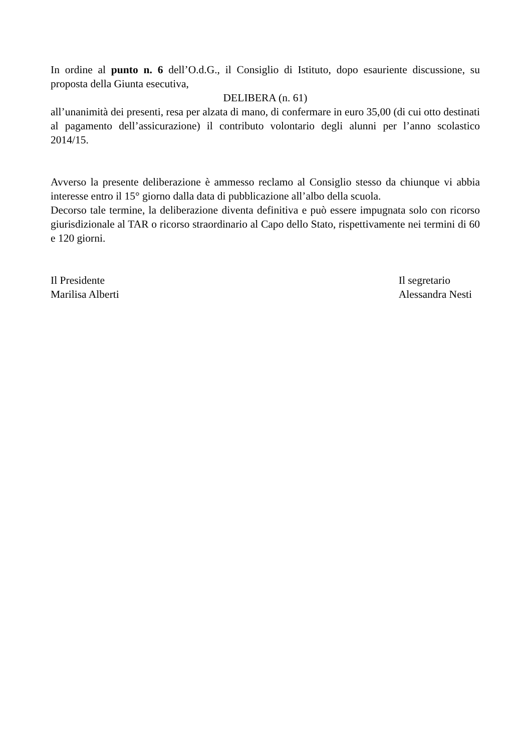In ordine al punto n. 6 dell’O.d.G., il Consiglio di Istituto, dopo esauriente discussione, su proposta della Giunta esecutiva,
DELIBERA (n. 61)
all’unanimità dei presenti, resa per alzata di mano, di confermare in euro 35,00 (di cui otto destinati al pagamento dell’assicurazione) il contributo volontario degli alunni per l’anno scolastico 2014/15.
Avverso la presente deliberazione è ammesso reclamo al Consiglio stesso da chiunque vi abbia interesse entro il 15° giorno dalla data di pubblicazione all’albo della scuola.
Decorso tale termine, la deliberazione diventa definitiva e può essere impugnata solo con ricorso giurisdizionale al TAR o ricorso straordinario al Capo dello Stato, rispettivamente nei termini di 60 e 120 giorni.
Il Presidente
Marilisa Alberti
Il segretario
Alessandra Nesti